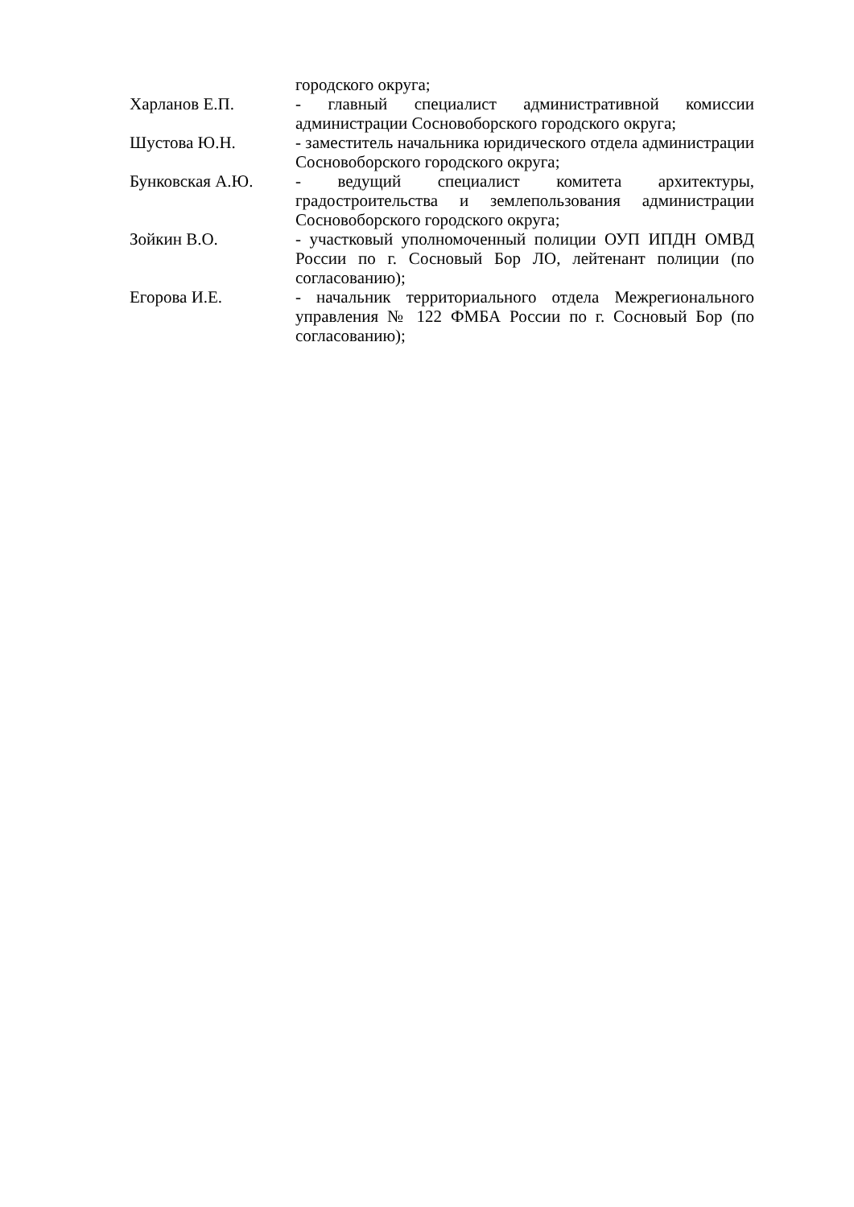городского округа;
Харланов Е.П. - главный специалист административной комиссии администрации Сосновоборского городского округа;
Шустова Ю.Н. - заместитель начальника юридического отдела администрации Сосновоборского городского округа;
Бунковская А.Ю. - ведущий специалист комитета архитектуры, градостроительства и землепользования администрации Сосновоборского городского округа;
Зойкин В.О. - участковый уполномоченный полиции ОУП ИПДН ОМВД России по г. Сосновый Бор ЛО, лейтенант полиции (по согласованию);
Егорова И.Е. - начальник территориального отдела Межрегионального управления № 122 ФМБА России по г. Сосновый Бор (по согласованию);